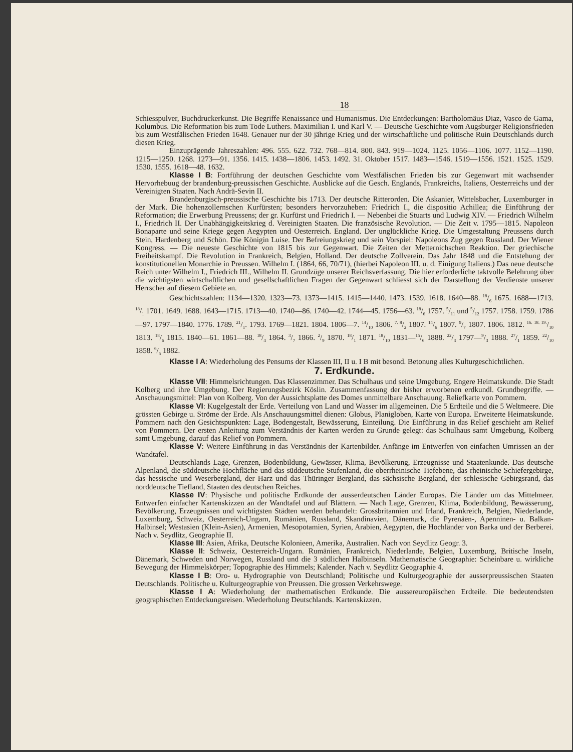18
Schiesspulver, Buchdruckerkunst. Die Begriffe Renaissance und Humanismus. Die Entdeckungen: Bartholomäus Diaz, Vasco de Gama, Kolumbus. Die Reformation bis zum Tode Luthers. Maximilian I. und Karl V. — Deutsche Geschichte vom Augsburger Religionsfrieden bis zum Westfälischen Frieden 1648. Genauer nur der 30 jährige Krieg und der wirtschaftliche und politische Ruin Deutschlands durch diesen Krieg.
Einzuprägende Jahreszahlen: 496. 555. 622. 732. 768—814. 800. 843. 919—1024. 1125. 1056—1106. 1077. 1152—1190. 1215—1250. 1268. 1273—91. 1356. 1415. 1438—1806. 1453. 1492. 31. Oktober 1517. 1483—1546. 1519—1556. 1521. 1525. 1529. 1530. 1555. 1618—48. 1632.
Klasse I B: Fortführung der deutschen Geschichte vom Westfälischen Frieden bis zur Gegenwart mit wachsender Hervorhebuug der brandenburg-preussischen Geschichte. Ausblicke auf die Gesch. Englands, Frankreichs, Italiens, Oesterreichs und der Vereinigten Staaten. Nach Andrä-Sevin II.
Brandenburgisch-preussische Geschichte bis 1713. Der deutsche Ritterorden. Die Askanier, Wittelsbacher, Luxemburger in der Mark. Die hohenzollernschen Kurfürsten; besonders hervorzuheben: Friedrich I., die dispositio Achillea; die Einführung der Reformation; die Erwerbung Preussens; der gr. Kurfürst und Friedrich I. — Nebenbei die Stuarts und Ludwig XIV. — Friedrich Wilhelm I., Friedrich II. Der Unabhängigkeitskrieg d. Vereinigten Staaten. Die französische Revolution. — Die Zeit v. 1795—1815. Napoleon Bonaparte und seine Kriege gegen Aegypten und Oesterreich. England. Der unglückliche Krieg. Die Umgestaltung Preussens durch Stein, Hardenberg und Schön. Die Königin Luise. Der Befreiungskrieg und sein Vorspiel: Napoleons Zug gegen Russland. Der Wiener Kongress. — Die neueste Geschichte von 1815 bis zur Gegenwart. Die Zeiten der Metternichschen Reaktion. Der griechische Freiheitskampf. Die Revolution in Frankreich, Belgien, Holland. Der deutsche Zollverein. Das Jahr 1848 und die Entstehung der konstitutionellen Monarchie in Preussen. Wilhelm I. (1864, 66, 70/71), (hierbei Napoleon III. u. d. Einigung Italiens.) Das neue deutsche Reich unter Wilhelm I., Friedrich III., Wilhelm II. Grundzüge unserer Reichsverfassung. Die hier erforderliche taktvolle Belehrung über die wichtigsten wirtschaftlichen und gesellschaftlichen Fragen der Gegenwart schliesst sich der Darstellung der Verdienste unserer Herrscher auf diesem Gebiete an.
Geschichtszahlen: 1134—1320. 1323—73. 1373—1415. 1415—1440. 1473. 1539. 1618. 1640—88. 18/6 1675. 1688—1713. 18/1 1701. 1649. 1688. 1643—1715. 1713—40. 1740—86. 1740—42. 1744—45. 1756—63. 18/6 1757. 5/11 und 5/12 1757. 1758. 1759. 1786—97. 1797—1840. 1776. 1789. 21/1. 1793. 1769—1821. 1804. 1806—7. 14/10 1806. 7. 8/2 1807. 14/6 1807. 9/7 1807. 1806. 1812. 16. 18. 19./10 1813. 18/6 1815. 1840—61. 1861—88. 18/4 1864. 3/7 1866. 2/9 1870. 18/1 1871. 18/10 1831—15/6 1888. 22/3 1797—9/3 1888. 27/1 1859. 22/10 1858. 6/5 1882.
Klasse I A: Wiederholung des Pensums der Klassen III, II u. I B mit besond. Betonung alles Kulturgeschichtlichen.
7. Erdkunde.
Klasse VII: Himmelsrichtungen. Das Klassenzimmer. Das Schulhaus und seine Umgebung. Engere Heimatskunde. Die Stadt Kolberg und ihre Umgebung. Der Regierungsbezirk Köslin. Zusammenfassung der bisher erworbenen erdkundl. Grundbegriffe. — Anschauungsmittel: Plan von Kolberg. Von der Aussichtsplatte des Domes unmittelbare Anschauung. Reliefkarte von Pommern.
Klasse VI: Kugelgestalt der Erde. Verteilung von Land und Wasser im allgemeinen. Die 5 Erdteile und die 5 Weltmeere. Die grössten Gebirge u. Ströme der Erde. Als Anschauungsmittel dienen: Globus, Planigloben, Karte von Europa. Erweiterte Heimatskunde. Pommern nach den Gesichtspunkten: Lage, Bodengestalt, Bewässerung, Einteilung. Die Einführung in das Relief geschieht am Relief von Pommern. Der ersten Anleitung zum Verständnis der Karten werden zu Grunde gelegt: das Schulhaus samt Umgebung, Kolberg samt Umgebung, darauf das Relief von Pommern.
Klasse V: Weitere Einführung in das Verständnis der Kartenbilder. Anfänge im Entwerfen von einfachen Umrissen an der Wandtafel.
Deutschlands Lage, Grenzen, Bodenbildung, Gewässer, Klima, Bevölkerung, Erzeugnisse und Staatenkunde. Das deutsche Alpenland, die süddeutsche Hochfläche und das süddeutsche Stufenland, die oberrheinische Tiefebene, das rheinische Schiefergebirge, das hessische und Weserbergland, der Harz und das Thüringer Bergland, das sächsische Bergland, der schlesische Gebirgsrand, das norddeutsche Tiefland, Staaten des deutschen Reiches.
Klasse IV: Physische und politische Erdkunde der ausserdeutschen Länder Europas. Die Länder um das Mittelmeer. Entwerfen einfacher Kartenskizzen an der Wandtafel und auf Blättern. — Nach Lage, Grenzen, Klima, Bodenbildung, Bewässerung, Bevölkerung, Erzeugnissen und wichtigsten Städten werden behandelt: Grossbritannien und Irland, Frankreich, Belgien, Niederlande, Luxemburg, Schweiz, Oesterreich-Ungarn, Rumänien, Russland, Skandinavien, Dänemark, die Pyrenäen-, Apenninen- u. Balkan-Halbinsel; Westasien (Klein-Asien), Armenien, Mesopotamien, Syrien, Arabien, Aegypten, die Hochländer von Barka und der Berberei. Nach v. Seydlitz, Geographie II.
Klasse III: Asien, Afrika, Deutsche Kolonieen, Amerika, Australien. Nach von Seydlitz Geogr. 3.
Klasse II: Schweiz, Oesterreich-Ungarn. Rumänien, Frankreich, Niederlande, Belgien, Luxemburg, Britische Inseln, Dänemark, Schweden und Norwegen, Russland und die 3 südlichen Halbinseln. Mathematische Geographie: Scheinbare u. wirkliche Bewegung der Himmelskörper; Topographie des Himmels; Kalender. Nach v. Seydlitz Geographie 4.
Klasse I B: Oro- u. Hydrographie von Deutschland; Politische und Kulturgeographie der ausserpreussischen Staaten Deutschlands. Politische u. Kulturgeographie von Preussen. Die grossen Verkehrswege.
Klasse I A: Wiederholung der mathematischen Erdkunde. Die aussereuropäischen Erdteile. Die bedeutendsten geographischen Entdeckungsreisen. Wiederholung Deutschlands. Kartenskizzen.